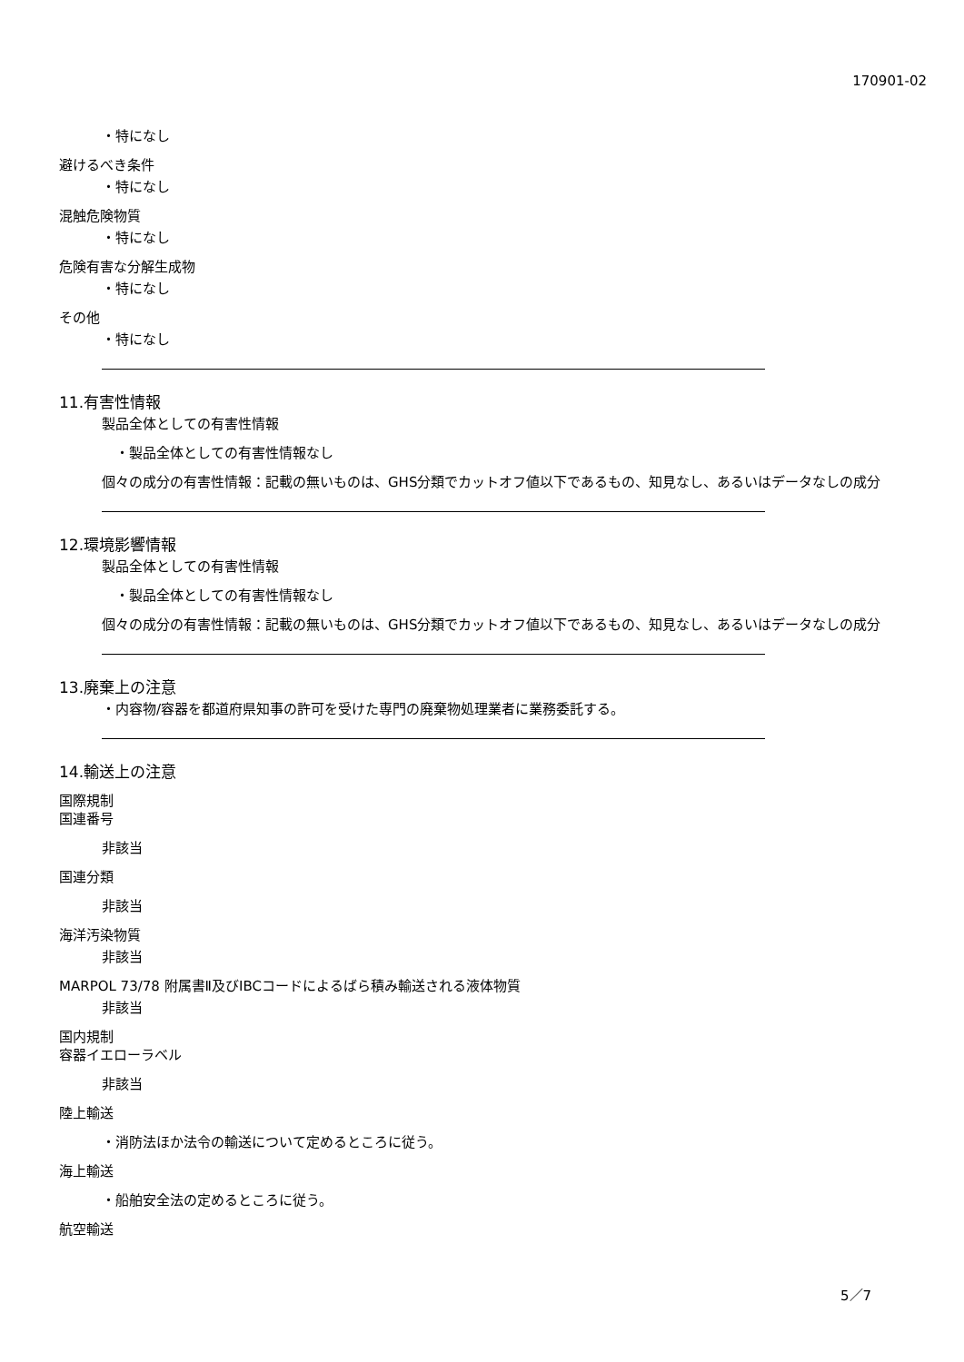170901-02
・特になし
避けるべき条件
・特になし
混触危険物質
・特になし
危険有害な分解生成物
・特になし
その他
・特になし
11.有害性情報
製品全体としての有害性情報
・製品全体としての有害性情報なし
個々の成分の有害性情報：記載の無いものは、GHS分類でカットオフ値以下であるもの、知見なし、あるいはデータなしの成分
12.環境影響情報
製品全体としての有害性情報
・製品全体としての有害性情報なし
個々の成分の有害性情報：記載の無いものは、GHS分類でカットオフ値以下であるもの、知見なし、あるいはデータなしの成分
13.廃棄上の注意
・内容物/容器を都道府県知事の許可を受けた専門の廃棄物処理業者に業務委託する。
14.輸送上の注意
国際規制
国連番号
非該当
国連分類
非該当
海洋汚染物質
非該当
MARPOL 73/78 附属書Ⅱ及びIBCコードによるばら積み輸送される液体物質
非該当
国内規制
容器イエローラベル
非該当
陸上輸送
・消防法ほか法令の輸送について定めるところに従う。
海上輸送
・船舶安全法の定めるところに従う。
航空輸送
5／7